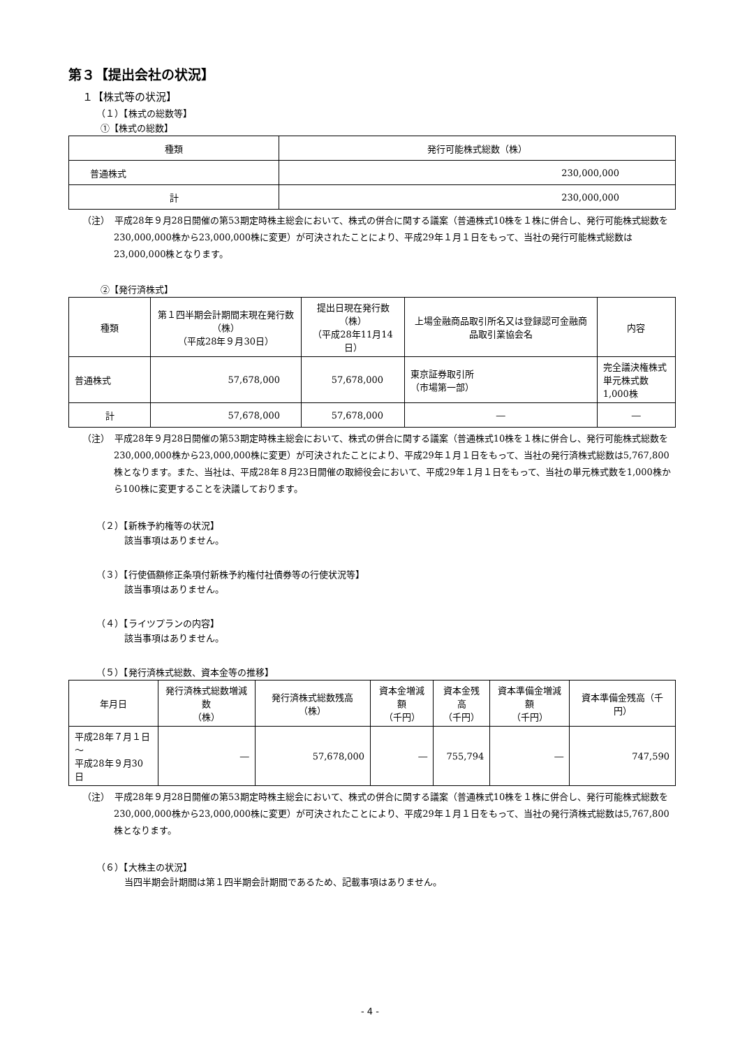第３【提出会社の状況】
１【株式等の状況】
（１）【株式の総数等】
①【株式の総数】
| 種類 | 発行可能株式総数（株） |
| --- | --- |
| 普通株式 | 230,000,000 |
| 計 | 230,000,000 |
（注）　平成28年９月28日開催の第53期定時株主総会において、株式の併合に関する議案（普通株式10株を１株に併合し、発行可能株式総数を230,000,000株から23,000,000株に変更）が可決されたことにより、平成29年１月１日をもって、当社の発行可能株式総数は23,000,000株となります。
②【発行済株式】
| 種類 | 第１四半期会計期間末現在発行数（株） （平成28年９月30日） | 提出日現在発行数（株） （平成28年11月14日） | 上場金融商品取引所名又は登録認可金融商品取引業協会名 | 内容 |
| --- | --- | --- | --- | --- |
| 普通株式 | 57,678,000 | 57,678,000 | 東京証券取引所 （市場第一部） | 完全議決権株式 単元株式数1,000株 |
| 計 | 57,678,000 | 57,678,000 | ― | ― |
（注）　平成28年９月28日開催の第53期定時株主総会において、株式の併合に関する議案（普通株式10株を１株に併合し、発行可能株式総数を230,000,000株から23,000,000株に変更）が可決されたことにより、平成29年１月１日をもって、当社の発行済株式総数は5,767,800株となります。また、当社は、平成28年８月23日開催の取締役会において、平成29年１月１日をもって、当社の単元株式数を1,000株から100株に変更することを決議しております。
（２）【新株予約権等の状況】
該当事項はありません。
（３）【行使価額修正条項付新株予約権付社債券等の行使状況等】
該当事項はありません。
（４）【ライツプランの内容】
該当事項はありません。
（５）【発行済株式総数、資本金等の推移】
| 年月日 | 発行済株式総数増減数 （株） | 発行済株式総数残高（株） | 資本金増減額 （千円） | 資本金残高 （千円） | 資本準備金増減額 （千円） | 資本準備金残高（千円） |
| --- | --- | --- | --- | --- | --- | --- |
| 平成28年７月１日～ 平成28年９月30日 | ― | 57,678,000 | ― | 755,794 | ― | 747,590 |
（注）　平成28年９月28日開催の第53期定時株主総会において、株式の併合に関する議案（普通株式10株を１株に併合し、発行可能株式総数を230,000,000株から23,000,000株に変更）が可決されたことにより、平成29年１月１日をもって、当社の発行済株式総数は5,767,800株となります。
（６）【大株主の状況】
当四半期会計期間は第１四半期会計期間であるため、記載事項はありません。
- 4 -